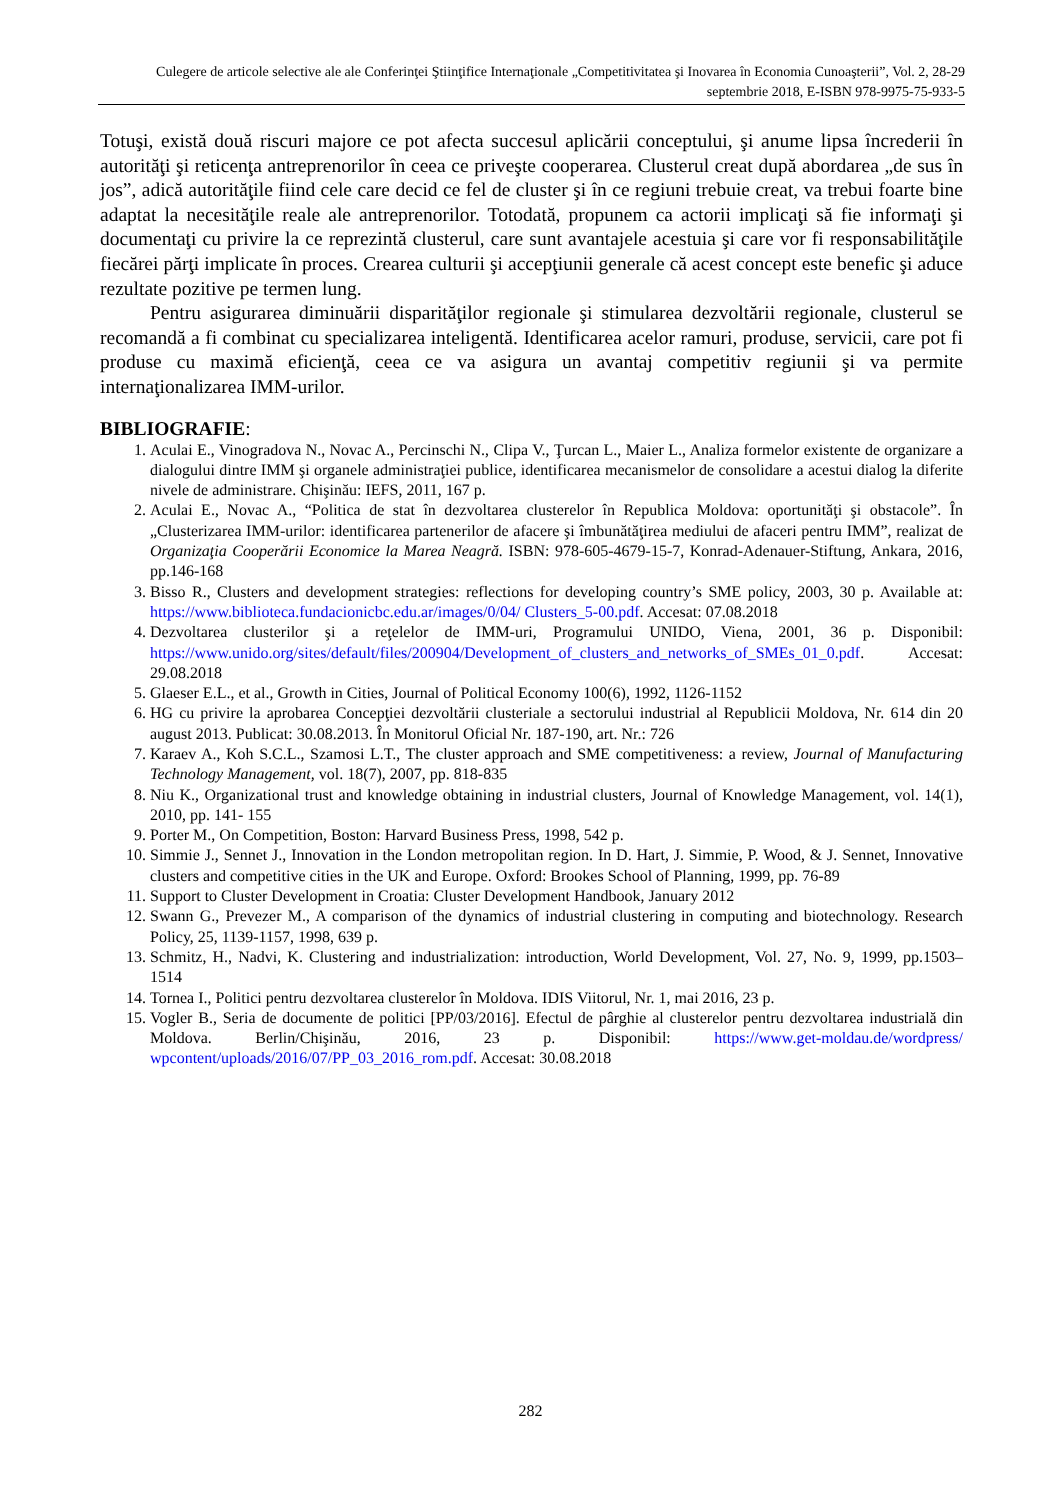Culegere de articole selective ale ale Conferinţei Ştiinţifice Internaţionale „Competitivitatea şi Inovarea în Economia Cunoaşterii”, Vol. 2, 28-29 septembrie 2018, E-ISBN 978-9975-75-933-5
Totuşi, există două riscuri majore ce pot afecta succesul aplicării conceptului, şi anume lipsa încrederii în autorităţi şi reticenţa antreprenorilor în ceea ce priveşte cooperarea. Clusterul creat după abordarea „de sus în jos”, adică autorităţile fiind cele care decid ce fel de cluster şi în ce regiuni trebuie creat, va trebui foarte bine adaptat la necesităţile reale ale antreprenorilor. Totodată, propunem ca actorii implicaţi să fie informaţi şi documentaţi cu privire la ce reprezintă clusterul, care sunt avantajele acestuia şi care vor fi responsabilităţile fiecărei părţi implicate în proces. Crearea culturii şi accepţiunii generale că acest concept este benefic şi aduce rezultate pozitive pe termen lung.
Pentru asigurarea diminuării disparităţilor regionale şi stimularea dezvoltării regionale, clusterul se recomandă a fi combinat cu specializarea inteligentă. Identificarea acelor ramuri, produse, servicii, care pot fi produse cu maximă eficienţă, ceea ce va asigura un avantaj competitiv regiunii şi va permite internaţionalizarea IMM-urilor.
BIBLIOGRAFIE:
1. Aculai E., Vinogradova N., Novac A., Percinschi N., Clipa V., Ţurcan L., Maier L., Analiza formelor existente de organizare a dialogului dintre IMM şi organele administraţiei publice, identificarea mecanismelor de consolidare a acestui dialog la diferite nivele de administrare. Chişinău: IEFS, 2011, 167 p.
2. Aculai E., Novac A., “Politica de stat în dezvoltarea clusterelor în Republica Moldova: oportunităţi şi obstacole”. În „Clusterizarea IMM-urilor: identificarea partenerilor de afacere şi îmbunătăţirea mediului de afaceri pentru IMM”, realizat de Organizaţia Cooperării Economice la Marea Neagră. ISBN: 978-605-4679-15-7, Konrad-Adenauer-Stiftung, Ankara, 2016, pp.146-168
3. Bisso R., Clusters and development strategies: reflections for developing country’s SME policy, 2003, 30 p. Available at: https://www.biblioteca.fundacionicbc.edu.ar/images/0/04/ Clusters_5-00.pdf. Accesat: 07.08.2018
4. Dezvoltarea clusterilor şi a reţelelor de IMM-uri, Programului UNIDO, Viena, 2001, 36 p. Disponibil: https://www.unido.org/sites/default/files/200904/Development_of_clusters_and_networks_of_SMEs_01_0.pdf. Accesat: 29.08.2018
5. Glaeser E.L., et al., Growth in Cities, Journal of Political Economy 100(6), 1992, 1126-1152
6. HG cu privire la aprobarea Concepţiei dezvoltării clusteriale a sectorului industrial al Republicii Moldova, Nr. 614 din 20 august 2013. Publicat: 30.08.2013. În Monitorul Oficial Nr. 187-190, art. Nr.: 726
7. Karaev A., Koh S.C.L., Szamosi L.T., The cluster approach and SME competitiveness: a review, Journal of Manufacturing Technology Management, vol. 18(7), 2007, pp. 818-835
8. Niu K., Organizational trust and knowledge obtaining in industrial clusters, Journal of Knowledge Management, vol. 14(1), 2010, pp. 141- 155
9. Porter M., On Competition, Boston: Harvard Business Press, 1998, 542 p.
10. Simmie J., Sennet J., Innovation in the London metropolitan region. In D. Hart, J. Simmie, P. Wood, & J. Sennet, Innovative clusters and competitive cities in the UK and Europe. Oxford: Brookes School of Planning, 1999, pp. 76-89
11. Support to Cluster Development in Croatia: Cluster Development Handbook, January 2012
12. Swann G., Prevezer M., A comparison of the dynamics of industrial clustering in computing and biotechnology. Research Policy, 25, 1139-1157, 1998, 639 p.
13. Schmitz, H., Nadvi, K. Clustering and industrialization: introduction, World Development, Vol. 27, No. 9, 1999, pp.1503–1514
14. Tornea I., Politici pentru dezvoltarea clusterelor în Moldova. IDIS Viitorul, Nr. 1, mai 2016, 23 p.
15. Vogler B., Seria de documente de politici [PP/03/2016]. Efectul de pârghie al clusterelor pentru dezvoltarea industrială din Moldova. Berlin/Chişinău, 2016, 23 p. Disponibil: https://www.get-moldau.de/wordpress/ wpcontent/uploads/2016/07/PP_03_2016_rom.pdf. Accesat: 30.08.2018
282